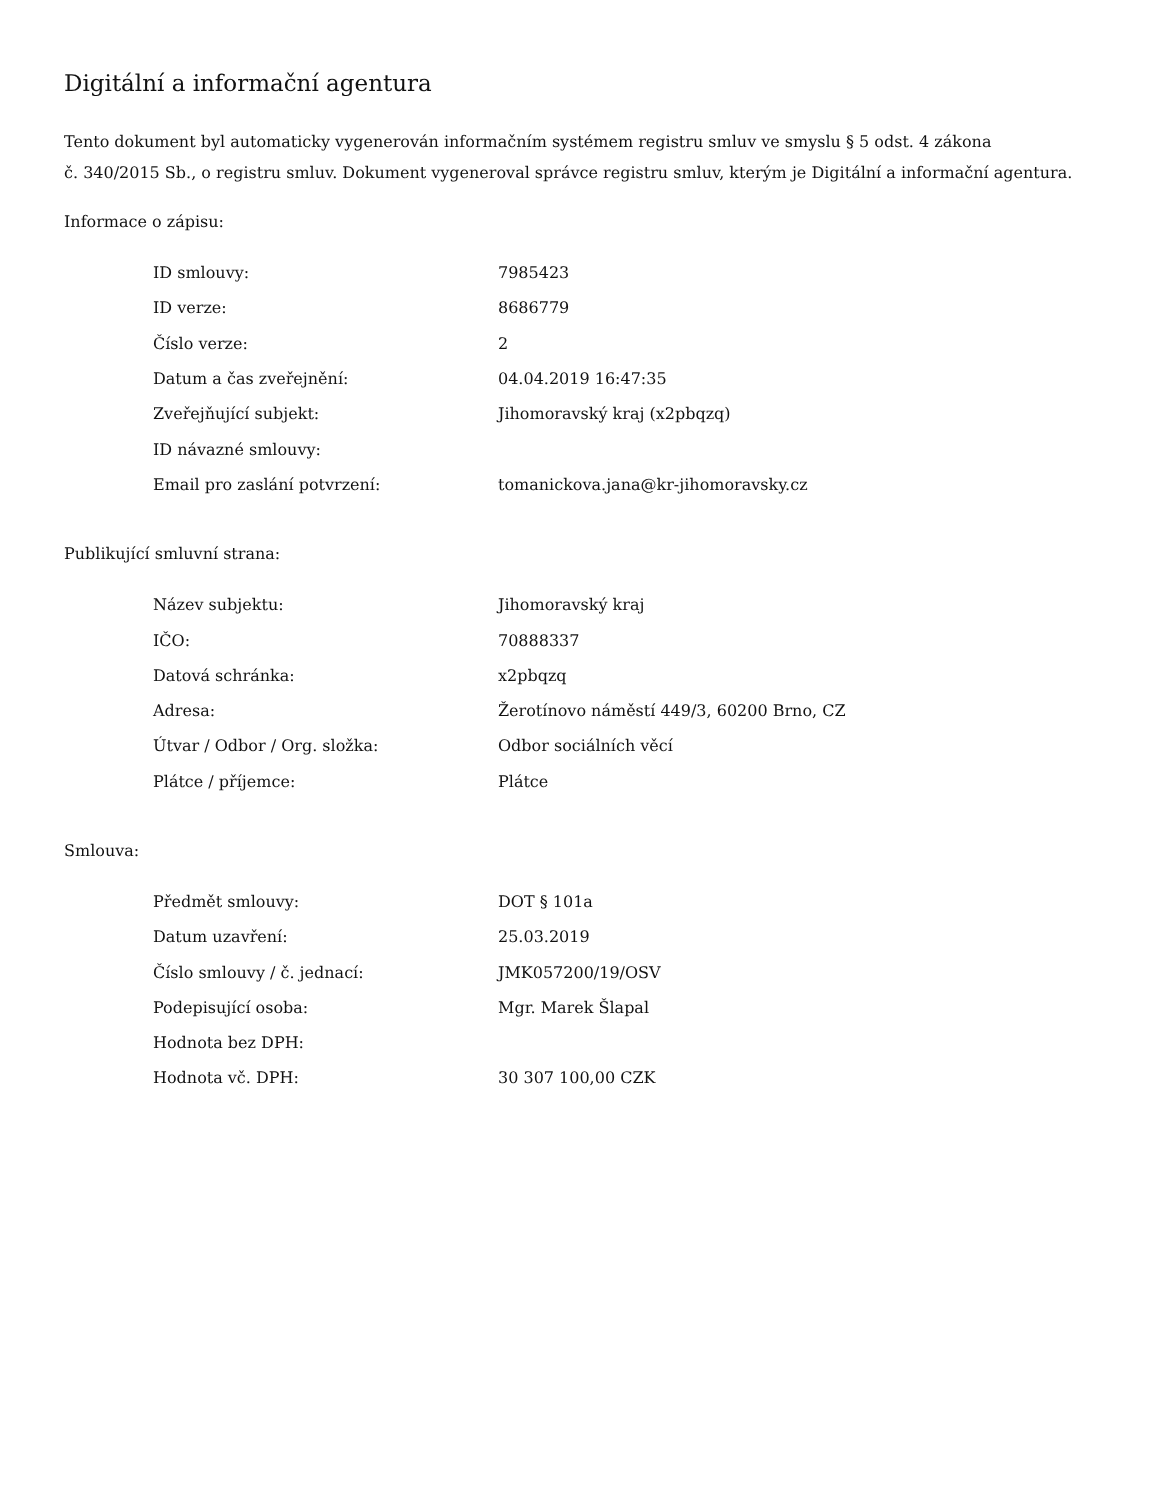Digitální a informační agentura
Tento dokument byl automaticky vygenerován informačním systémem registru smluv ve smyslu § 5 odst. 4 zákona
č. 340/2015 Sb., o registru smluv. Dokument vygeneroval správce registru smluv, kterým je Digitální a informační agentura.
Informace o zápisu:
| ID smlouvy: | 7985423 |
| ID verze: | 8686779 |
| Číslo verze: | 2 |
| Datum a čas zveřejnění: | 04.04.2019 16:47:35 |
| Zveřejňující subjekt: | Jihomoravský kraj (x2pbqzq) |
| ID návazné smlouvy: | |
| Email pro zaslání potvrzení: | tomanickova.jana@kr-jihomoravsky.cz |
Publikující smluvní strana:
| Název subjektu: | Jihomoravský kraj |
| IČO: | 70888337 |
| Datová schránka: | x2pbqzq |
| Adresa: | Žerotínovo náměstí 449/3, 60200 Brno, CZ |
| Útvar / Odbor / Org. složka: | Odbor sociálních věcí |
| Plátce / příjemce: | Plátce |
Smlouva:
| Předmět smlouvy: | DOT § 101a |
| Datum uzavření: | 25.03.2019 |
| Číslo smlouvy / č. jednací: | JMK057200/19/OSV |
| Podepisující osoba: | Mgr. Marek Šlapal |
| Hodnota bez DPH: | |
| Hodnota vč. DPH: | 30 307 100,00 CZK |